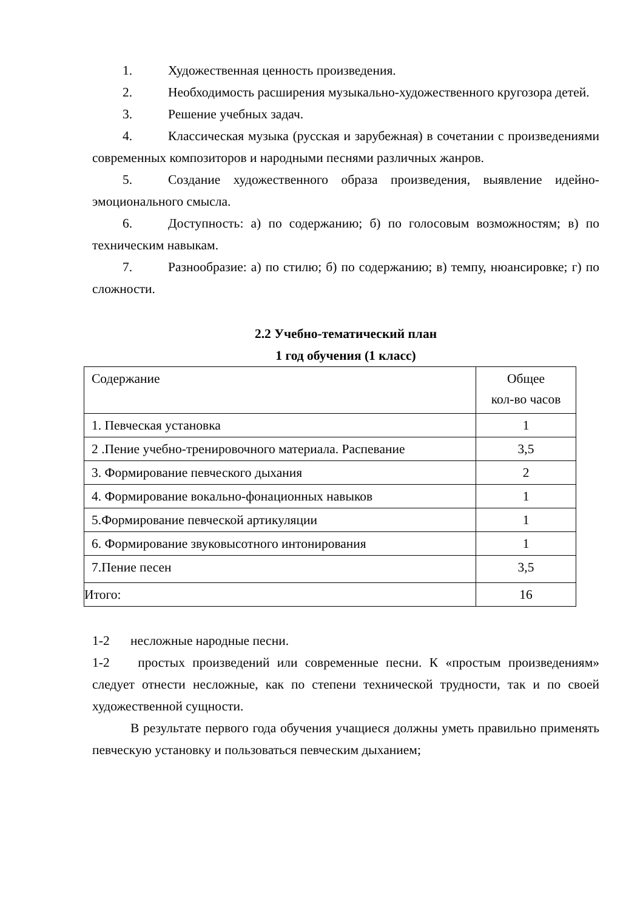1. Художественная ценность произведения.
2. Необходимость расширения музыкально-художественного кругозора детей.
3. Решение учебных задач.
4. Классическая музыка (русская и зарубежная) в сочетании с произведениями современных композиторов и народными песнями различных жанров.
5. Создание художественного образа произведения, выявление идейно-эмоционального смысла.
6. Доступность: а) по содержанию; б) по голосовым возможностям; в) по техническим навыкам.
7. Разнообразие: а) по стилю; б) по содержанию; в) темпу, нюансировке; г) по сложности.
2.2 Учебно-тематический план
1 год обучения (1 класс)
| Содержание | Общее кол-во часов |
| 1. Певческая установка | 1 |
| 2 .Пение учебно-тренировочного материала. Распевание | 3,5 |
| 3. Формирование певческого дыхания | 2 |
| 4. Формирование вокально-фонационных навыков | 1 |
| 5.Формирование певческой артикуляции | 1 |
| 6. Формирование звуковысотного интонирования | 1 |
| 7.Пение песен | 3,5 |
| Итого: | 16 |
1-2 несложные народные песни.
1-2 простых произведений или современные песни. К «простым произведениям» следует отнести несложные, как по степени технической трудности, так и по своей художественной сущности.
В результате первого года обучения учащиеся должны уметь правильно применять певческую установку и пользоваться певческим дыханием;